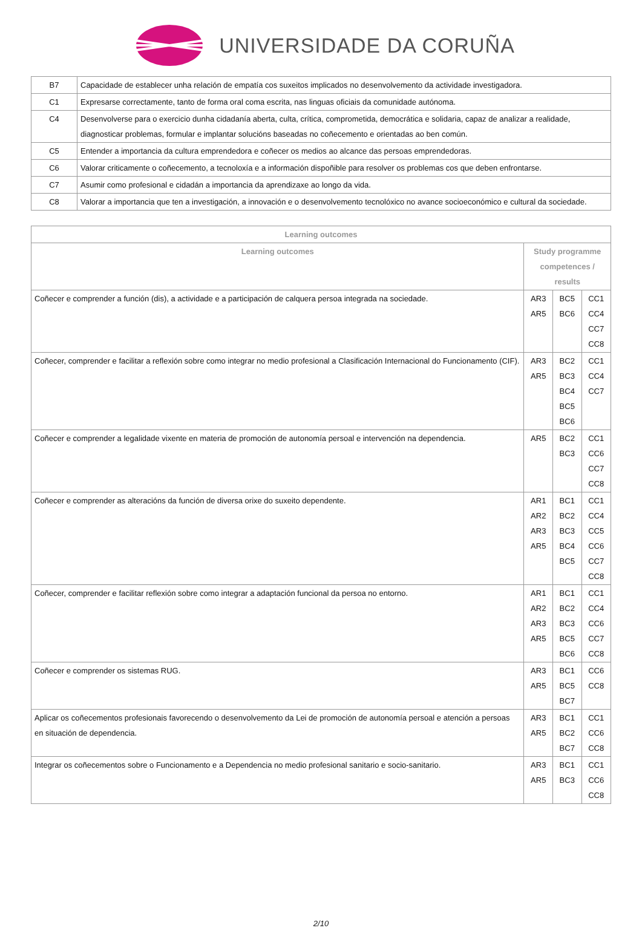UNIVERSIDADE DA CORUÑA
| B7 | Capacidade de establecer unha relación de empatía cos suxeitos implicados no desenvolvemento da actividade investigadora. |
| C1 | Expresarse correctamente, tanto de forma oral coma escrita, nas linguas oficiais da comunidade autónoma. |
| C4 | Desenvolverse para o exercicio dunha cidadanía aberta, culta, crítica, comprometida, democrática e solidaria, capaz de analizar a realidade, diagnosticar problemas, formular e implantar solucións baseadas no coñecemento e orientadas ao ben común. |
| C5 | Entender a importancia da cultura emprendedora e coñecer os medios ao alcance das persoas emprendedoras. |
| C6 | Valorar criticamente o coñecemento, a tecnoloxía e a información dispoñible para resolver os problemas cos que deben enfrontarse. |
| C7 | Asumir como profesional e cidadán a importancia da aprendizaxe ao longo da vida. |
| C8 | Valorar a importancia que ten a investigación, a innovación e o desenvolvemento tecnolóxico no avance socioeconómico e cultural da sociedade. |
| Learning outcomes | | | |
| --- | --- | --- | --- |
| Learning outcomes | Study programme competences / results | | |
| Coñecer e comprender a función (dis), a actividade e a participación de calquera persoa integrada na sociedade. | AR3 AR5 | BC5 BC6 | CC1 CC4 CC7 CC8 |
| Coñecer, comprender e facilitar a reflexión sobre como integrar no medio profesional a Clasificación Internacional do Funcionamento (CIF). | AR3 AR5 | BC2 BC3 BC4 BC5 BC6 | CC1 CC4 CC7 |
| Coñecer e comprender a legalidade vixente en materia de promoción de autonomía persoal e intervención na dependencia. | AR5 | BC2 BC3 | CC1 CC6 CC7 CC8 |
| Coñecer e comprender as alteracións da función de diversa orixe do suxeito dependente. | AR1 AR2 AR3 AR5 | BC1 BC2 BC3 BC4 BC5 | CC1 CC4 CC5 CC6 CC7 CC8 |
| Coñecer, comprender e facilitar reflexión sobre como integrar a adaptación funcional da persoa no entorno. | AR1 AR2 AR3 AR5 | BC1 BC2 BC3 BC5 BC6 | CC1 CC4 CC6 CC7 CC8 |
| Coñecer e comprender os sistemas RUG. | AR3 AR5 | BC1 BC5 BC7 | CC6 CC8 |
| Aplicar os coñecementos profesionais favorecendo o desenvolvemento da Lei de promoción de autonomía persoal e atención a persoas en situación de dependencia. | AR3 AR5 | BC1 BC2 BC7 | CC1 CC6 CC8 |
| Integrar os coñecementos sobre o Funcionamento e a Dependencia no medio profesional sanitario e socio-sanitario. | AR3 AR5 | BC1 BC3 | CC1 CC6 CC8 |
2/10